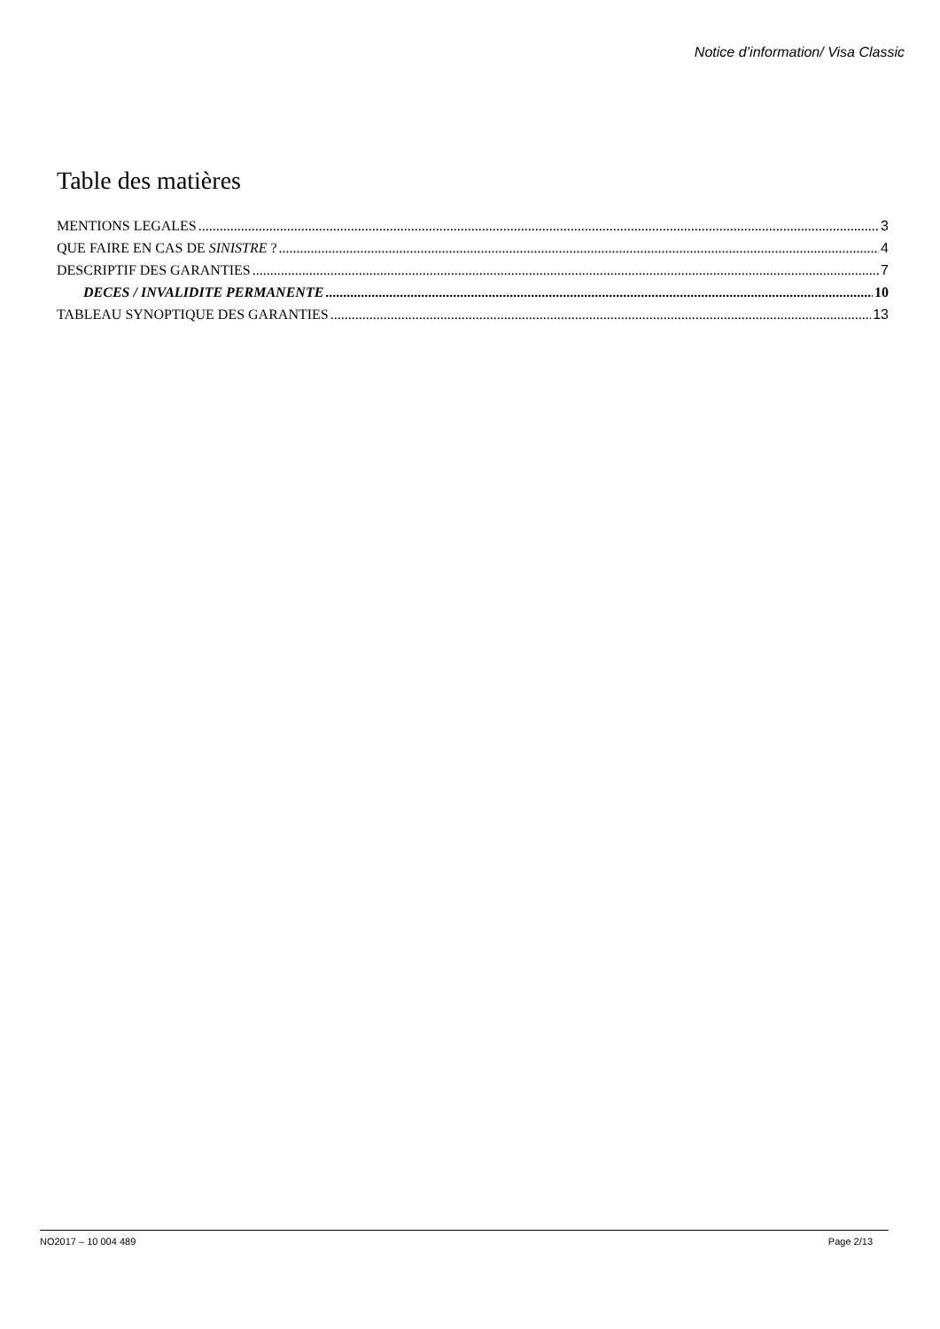Notice d’information/ Visa Classic
Table des matières
MENTIONS LEGALES 3
QUE FAIRE EN CAS DE SINISTRE ? 4
DESCRIPTIF DES GARANTIES 7
DECES / INVALIDITE PERMANENTE 10
TABLEAU SYNOPTIQUE DES GARANTIES 13
NO2017 – 10 004 489 Page 2/13